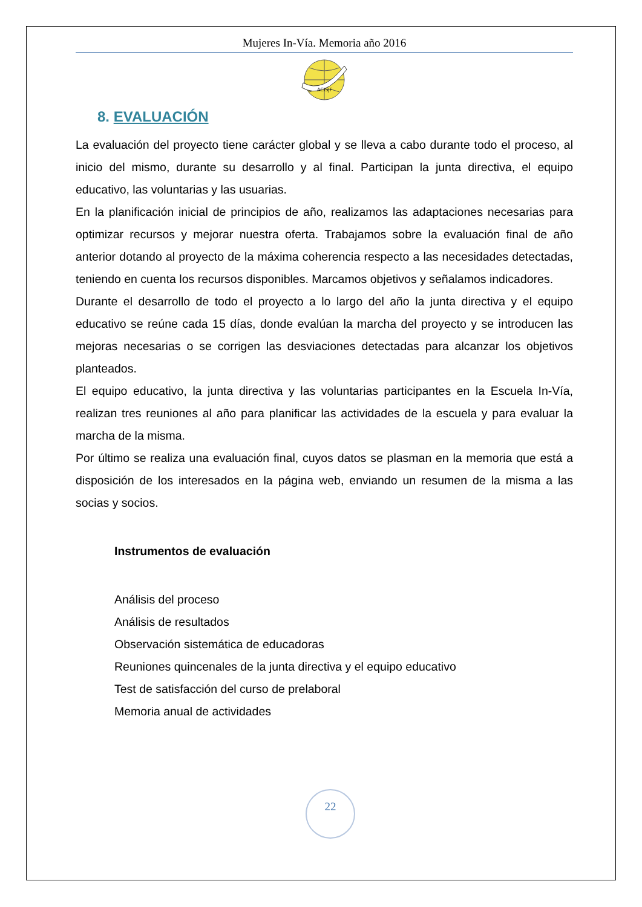Mujeres In-Vía. Memoria año 2016
ACISJF
8. EVALUACIÓN
La evaluación del proyecto tiene carácter global y se lleva a cabo durante todo el proceso, al inicio del mismo, durante su desarrollo y al final. Participan la junta directiva, el equipo educativo, las voluntarias y las usuarias.
En la planificación inicial de principios de año, realizamos las adaptaciones necesarias para optimizar recursos y mejorar nuestra oferta. Trabajamos sobre la evaluación final de año anterior dotando al proyecto de la máxima coherencia respecto a las necesidades detectadas, teniendo en cuenta los recursos disponibles. Marcamos objetivos y señalamos indicadores.
Durante el desarrollo de todo el proyecto a lo largo del año la junta directiva y el equipo educativo se reúne cada 15 días, donde evalúan la marcha del proyecto y se introducen las mejoras necesarias o se corrigen las desviaciones detectadas para alcanzar los objetivos planteados.
El equipo educativo, la junta directiva y las voluntarias participantes en la Escuela In-Vía, realizan tres reuniones al año para planificar las actividades de la escuela y para evaluar la marcha de la misma.
Por último se realiza una evaluación final, cuyos datos se plasman en la memoria que está a disposición de los interesados en la página web, enviando un resumen de la misma a las socias y socios.
Instrumentos de evaluación
Análisis del proceso
Análisis de resultados
Observación sistemática de educadoras
Reuniones quincenales de la junta directiva y el equipo educativo
Test de satisfacción del curso de prelaboral
Memoria anual de actividades
22